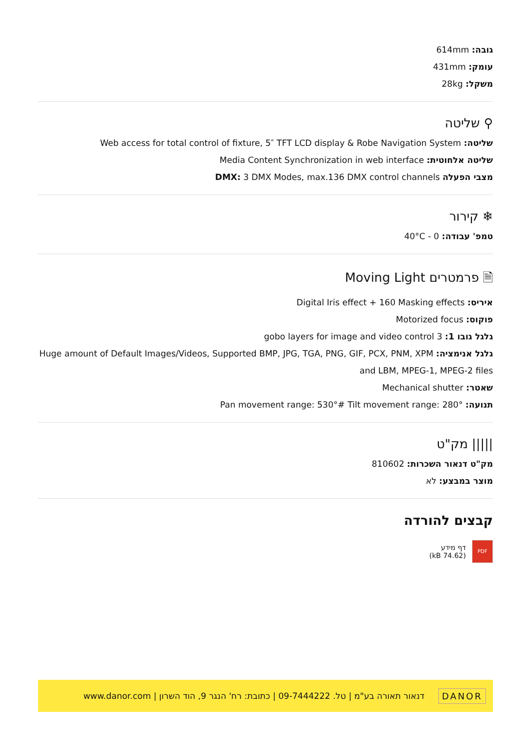גובה: 614mm
עומק: 431mm
משקל: 28kg
⚲ שליטה
שליטה: Web access for total control of fixture, 5″ TFT LCD display & Robe Navigation System
שליטה אלחוטית: Media Content Synchronization in web interface
מצבי הפעלה DMX: 3 DMX Modes, max.136 DMX control channels
❄ קירור
טמפ' עבודה: 0 - 40°C
🗎 פרמטרים Moving Light
איריס: Digital Iris effect + 160 Masking effects
פוקוס: Motorized focus
גלגל גובו 1: 3 gobo layers for image and video control
גלגל אנימציה: Huge amount of Default Images/Videos, Supported BMP, JPG, TGA, PNG, GIF, PCX, PNM, XPM and LBM, MPEG-1, MPEG-2 files
שאטר: Mechanical shutter
תנועה: Pan movement range: 530°# Tilt movement range: 280°
||||| מק"ט
מק"ט דנאור השכרות: 810602
מוצר במבצע: לא
קבצים להורדה
PDF
דף מידע
(74.62 kB)
DANOR דנאור תאורה בע"מ | טל. 09-7444222 | כתובת: רח' הנגר 9, הוד השרון | www.danor.com